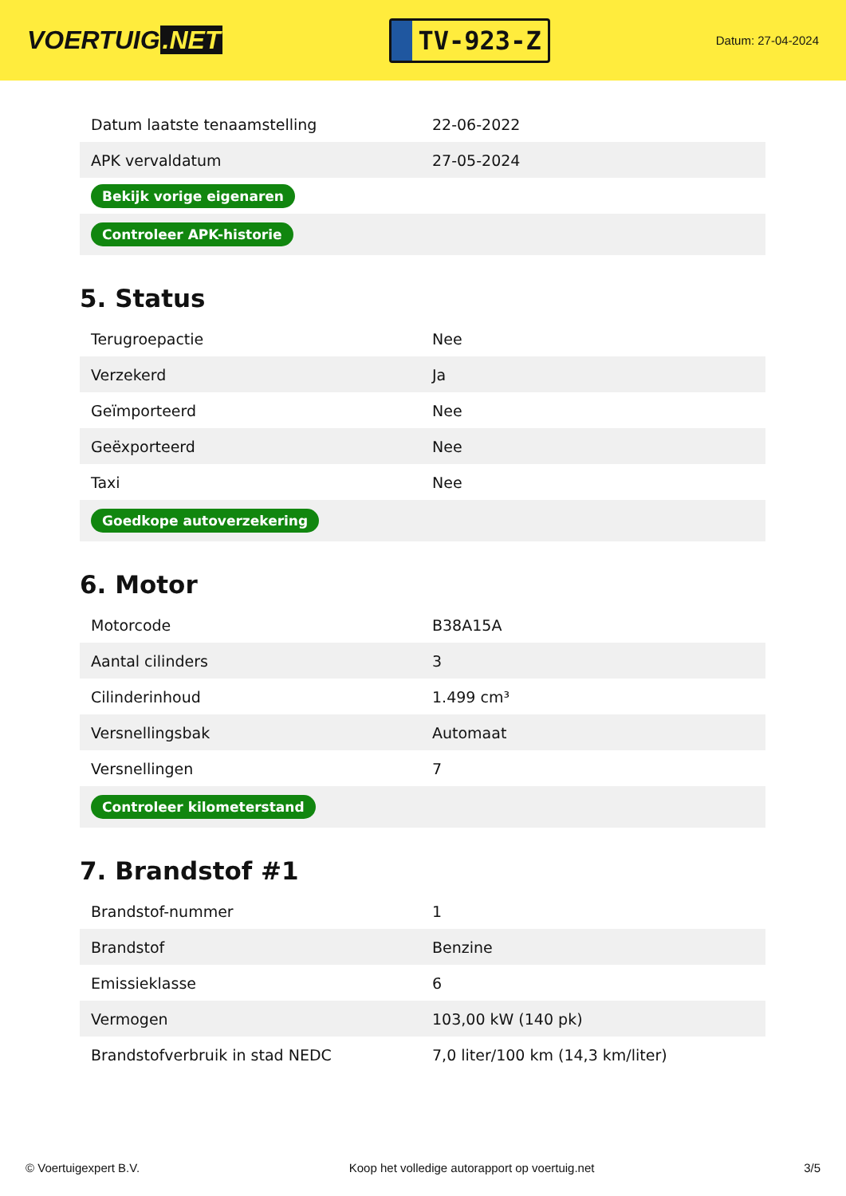VOERTUIG.NET
TV-923-Z
Datum: 27-04-2024
| Datum laatste tenaamstelling | 22-06-2022 |
| APK vervaldatum | 27-05-2024 |
| Bekijk vorige eigenaren | |
| Controleer APK-historie | |
5. Status
| Terugroepactie | Nee |
| Verzekerd | Ja |
| Geïmporteerd | Nee |
| Geëxporteerd | Nee |
| Taxi | Nee |
| Goedkope autoverzekering | |
6. Motor
| Motorcode | B38A15A |
| Aantal cilinders | 3 |
| Cilinderinhoud | 1.499 cm³ |
| Versnellingsbak | Automaat |
| Versnellingen | 7 |
| Controleer kilometerstand | |
7. Brandstof #1
| Brandstof-nummer | 1 |
| Brandstof | Benzine |
| Emissieklasse | 6 |
| Vermogen | 103,00 kW (140 pk) |
| Brandstofverbruik in stad NEDC | 7,0 liter/100 km (14,3 km/liter) |
© Voertuigexpert B.V. Koop het volledige autorapport op voertuig.net 3/5